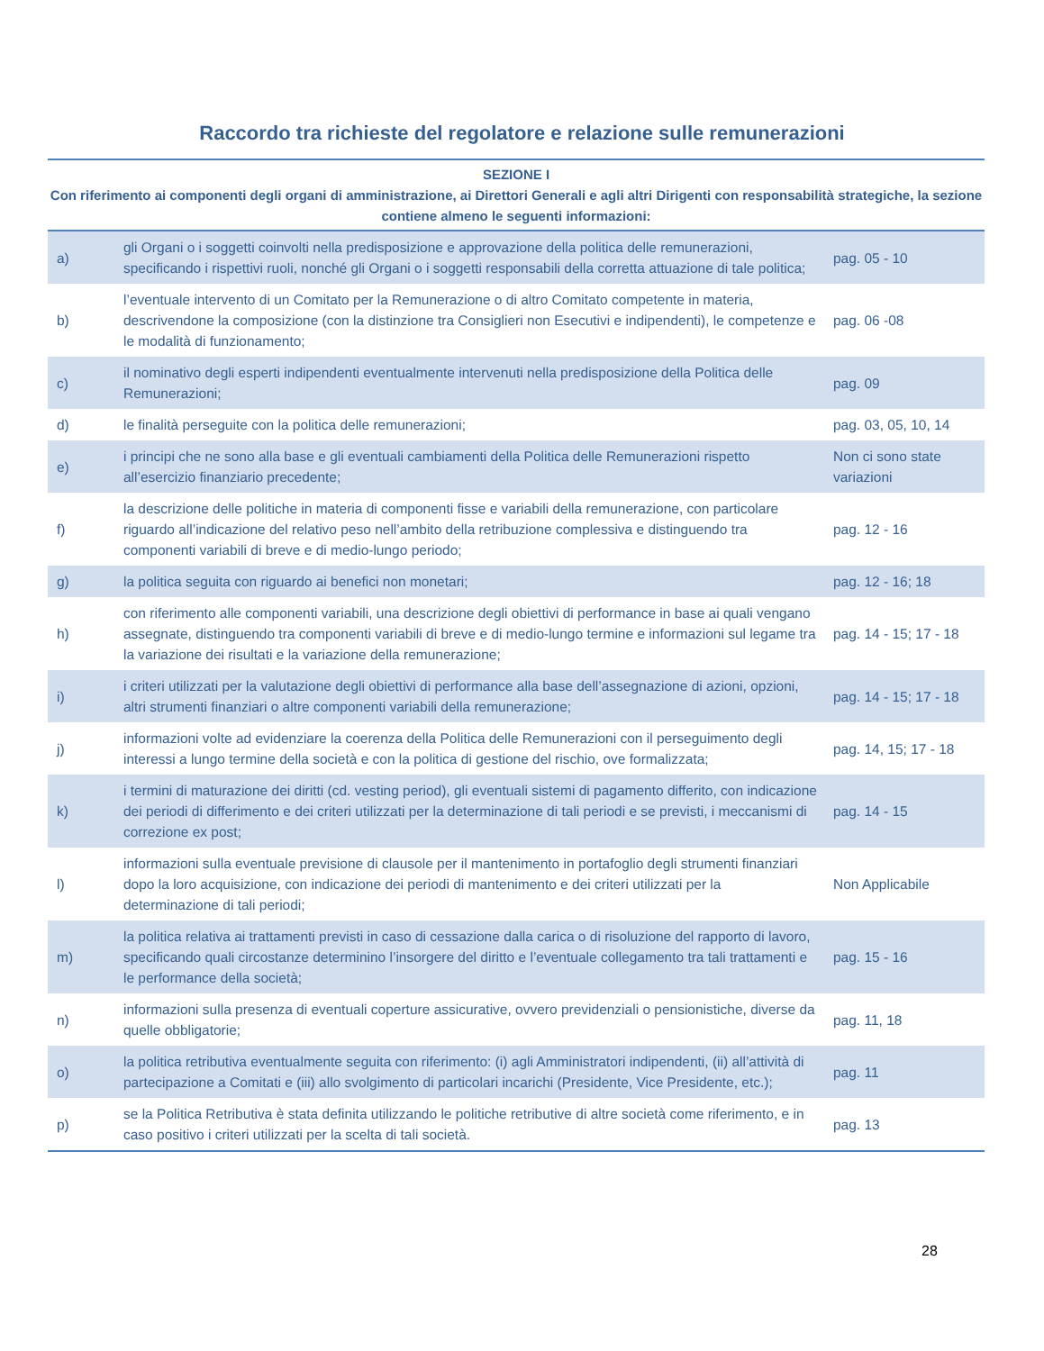Raccordo tra richieste del regolatore e relazione sulle remunerazioni
| SEZIONE I Con riferimento ai componenti degli organi di amministrazione, ai Direttori Generali e agli altri Dirigenti con responsabilità strategiche, la sezione contiene almeno le seguenti informazioni: | | |
| --- | --- | --- |
| a) | gli Organi o i soggetti coinvolti nella predisposizione e approvazione della politica delle remunerazioni, specificando i rispettivi ruoli, nonché gli Organi o i soggetti responsabili della corretta attuazione di tale politica; | pag. 05 - 10 |
| b) | l’eventuale intervento di un Comitato per la Remunerazione o di altro Comitato competente in materia, descrivendone la composizione (con la distinzione tra Consiglieri non Esecutivi e indipendenti), le competenze e le modalità di funzionamento; | pag. 06 -08 |
| c) | il nominativo degli esperti indipendenti eventualmente intervenuti nella predisposizione della Politica delle Remunerazioni; | pag. 09 |
| d) | le finalità perseguite con la politica delle remunerazioni; | pag. 03, 05, 10, 14 |
| e) | i principi che ne sono alla base e gli eventuali cambiamenti della Politica delle Remunerazioni rispetto all’esercizio finanziario precedente; | Non ci sono state variazioni |
| f) | la descrizione delle politiche in materia di componenti fisse e variabili della remunerazione, con particolare riguardo all’indicazione del relativo peso nell’ambito della retribuzione complessiva e distinguendo tra componenti variabili di breve e di medio-lungo periodo; | pag. 12 - 16 |
| g) | la politica seguita con riguardo ai benefici non monetari; | pag. 12 - 16; 18 |
| h) | con riferimento alle componenti variabili, una descrizione degli obiettivi di performance in base ai quali vengano assegnate, distinguendo tra componenti variabili di breve e di medio-lungo termine e informazioni sul legame tra la variazione dei risultati e la variazione della remunerazione; | pag. 14 - 15; 17 - 18 |
| i) | i criteri utilizzati per la valutazione degli obiettivi di performance alla base dell’assegnazione di azioni, opzioni, altri strumenti finanziari o altre componenti variabili della remunerazione; | pag. 14 - 15; 17 - 18 |
| j) | informazioni volte ad evidenziare la coerenza della Politica delle Remunerazioni con il perseguimento degli interessi a lungo termine della società e con la politica di gestione del rischio, ove formalizzata; | pag. 14, 15; 17 - 18 |
| k) | i termini di maturazione dei diritti (cd. vesting period), gli eventuali sistemi di pagamento differito, con indicazione dei periodi di differimento e dei criteri utilizzati per la determinazione di tali periodi e se previsti, i meccanismi di correzione ex post; | pag. 14 - 15 |
| l) | informazioni sulla eventuale previsione di clausole per il mantenimento in portafoglio degli strumenti finanziari dopo la loro acquisizione, con indicazione dei periodi di mantenimento e dei criteri utilizzati per la determinazione di tali periodi; | Non Applicabile |
| m) | la politica relativa ai trattamenti previsti in caso di cessazione dalla carica o di risoluzione del rapporto di lavoro, specificando quali circostanze determinino l’insorgere del diritto e l’eventuale collegamento tra tali trattamenti e le performance della società; | pag. 15 - 16 |
| n) | informazioni sulla presenza di eventuali coperture assicurative, ovvero previdenziali o pensionistiche, diverse da quelle obbligatorie; | pag. 11, 18 |
| o) | la politica retributiva eventualmente seguita con riferimento: (i) agli Amministratori indipendenti, (ii) all’attività di partecipazione a Comitati e (iii) allo svolgimento di particolari incarichi (Presidente, Vice Presidente, etc.); | pag. 11 |
| p) | se la Politica Retributiva è stata definita utilizzando le politiche retributive di altre società come riferimento, e in caso positivo i criteri utilizzati per la scelta di tali società. | pag. 13 |
28